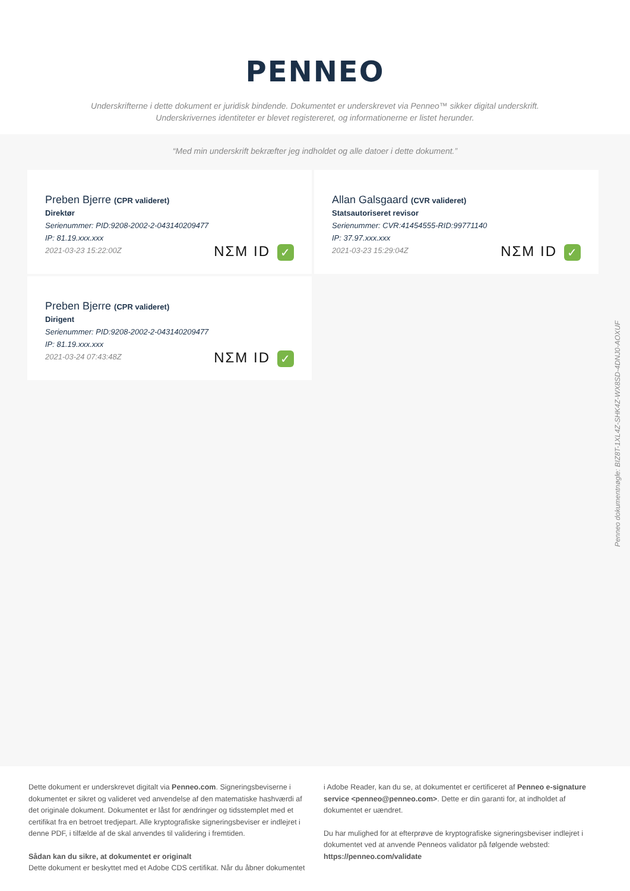PENNEO
Underskrifterne i dette dokument er juridisk bindende. Dokumentet er underskrevet via Penneo™ sikker digital underskrift.
Underskrivernes identiteter er blevet registereret, og informationerne er listet herunder.
“Med min underskrift bekræfter jeg indholdet og alle datoer i dette dokument.”
Preben Bjerre (CPR valideret)
Direktør
Serienummer: PID:9208-2002-2-043140209477
IP: 81.19.xxx.xxx
2021-03-23 15:22:00Z
NΣM ID ✓
Allan Galsgaard (CVR valideret)
Statsautoriseret revisor
Serienummer: CVR:41454555-RID:99771140
IP: 37.97.xxx.xxx
2021-03-23 15:29:04Z
NΣM ID ✓
Preben Bjerre (CPR valideret)
Dirigent
Serienummer: PID:9208-2002-2-043140209477
IP: 81.19.xxx.xxx
2021-03-24 07:43:48Z
NΣM ID ✓
Penneo dokumentnøgle: BIZ8T-1XL4Z-SHK4Z-WX8SD-4DNJ0-AOXUF
Dette dokument er underskrevet digitalt via Penneo.com. Signeringsbeviserne i dokumentet er sikret og valideret ved anvendelse af den matematiske hashværdi af det originale dokument. Dokumentet er låst for ændringer og tidsstemplet med et certifikat fra en betroet tredjepart. Alle kryptografiske signeringsbeviser er indlejret i denne PDF, i tilfælde af de skal anvendes til validering i fremtiden.
Sådan kan du sikre, at dokumentet er originalt
Dette dokument er beskyttet med et Adobe CDS certifikat. Når du åbner dokumentet
i Adobe Reader, kan du se, at dokumentet er certificeret af Penneo e-signature service <penneo@penneo.com>. Dette er din garanti for, at indholdet af dokumentet er uændret.
Du har mulighed for at efterprøve de kryptografiske signeringsbeviser indlejret i dokumentet ved at anvende Penneos validator på følgende websted: https://penneo.com/validate